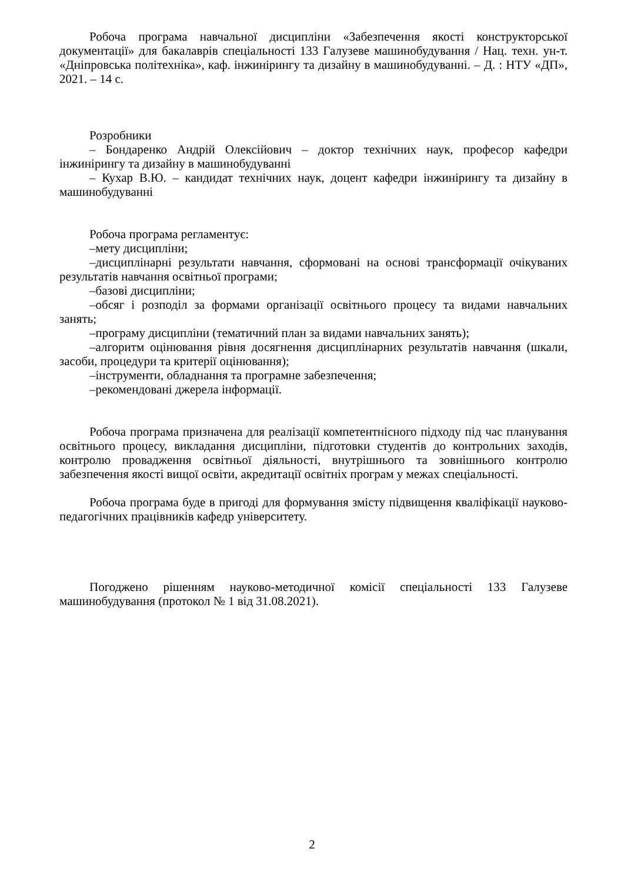Робоча програма навчальної дисципліни «Забезпечення якості конструкторської документації» для бакалаврів спеціальності 133 Галузеве машинобудування / Нац. техн. ун-т. «Дніпровська політехніка», каф. інжинірингу та дизайну в машинобудуванні. – Д. : НТУ «ДП», 2021. – 14 с.
Розробники
– Бондаренко Андрій Олексійович – доктор технічних наук, професор кафедри інжинірингу та дизайну в машинобудуванні
– Кухар В.Ю. – кандидат технічних наук, доцент кафедри інжинірингу та дизайну в машинобудуванні
Робоча програма регламентує:
–мету дисципліни;
–дисциплінарні результати навчання, сформовані на основі трансформації очікуваних результатів навчання освітньої програми;
–базові дисципліни;
–обсяг і розподіл за формами організації освітнього процесу та видами навчальних занять;
–програму дисципліни (тематичний план за видами навчальних занять);
–алгоритм оцінювання рівня досягнення дисциплінарних результатів навчання (шкали, засоби, процедури та критерії оцінювання);
–інструменти, обладнання та програмне забезпечення;
–рекомендовані джерела інформації.
Робоча програма призначена для реалізації компетентнісного підходу під час планування освітнього процесу, викладання дисципліни, підготовки студентів до контрольних заходів, контролю провадження освітньої діяльності, внутрішнього та зовнішнього контролю забезпечення якості вищої освіти, акредитації освітніх програм у межах спеціальності.
Робоча програма буде в пригоді для формування змісту підвищення кваліфікації науково-педагогічних працівників кафедр університету.
Погоджено рішенням науково-методичної комісії спеціальності 133 Галузеве машинобудування (протокол № 1 від 31.08.2021).
2